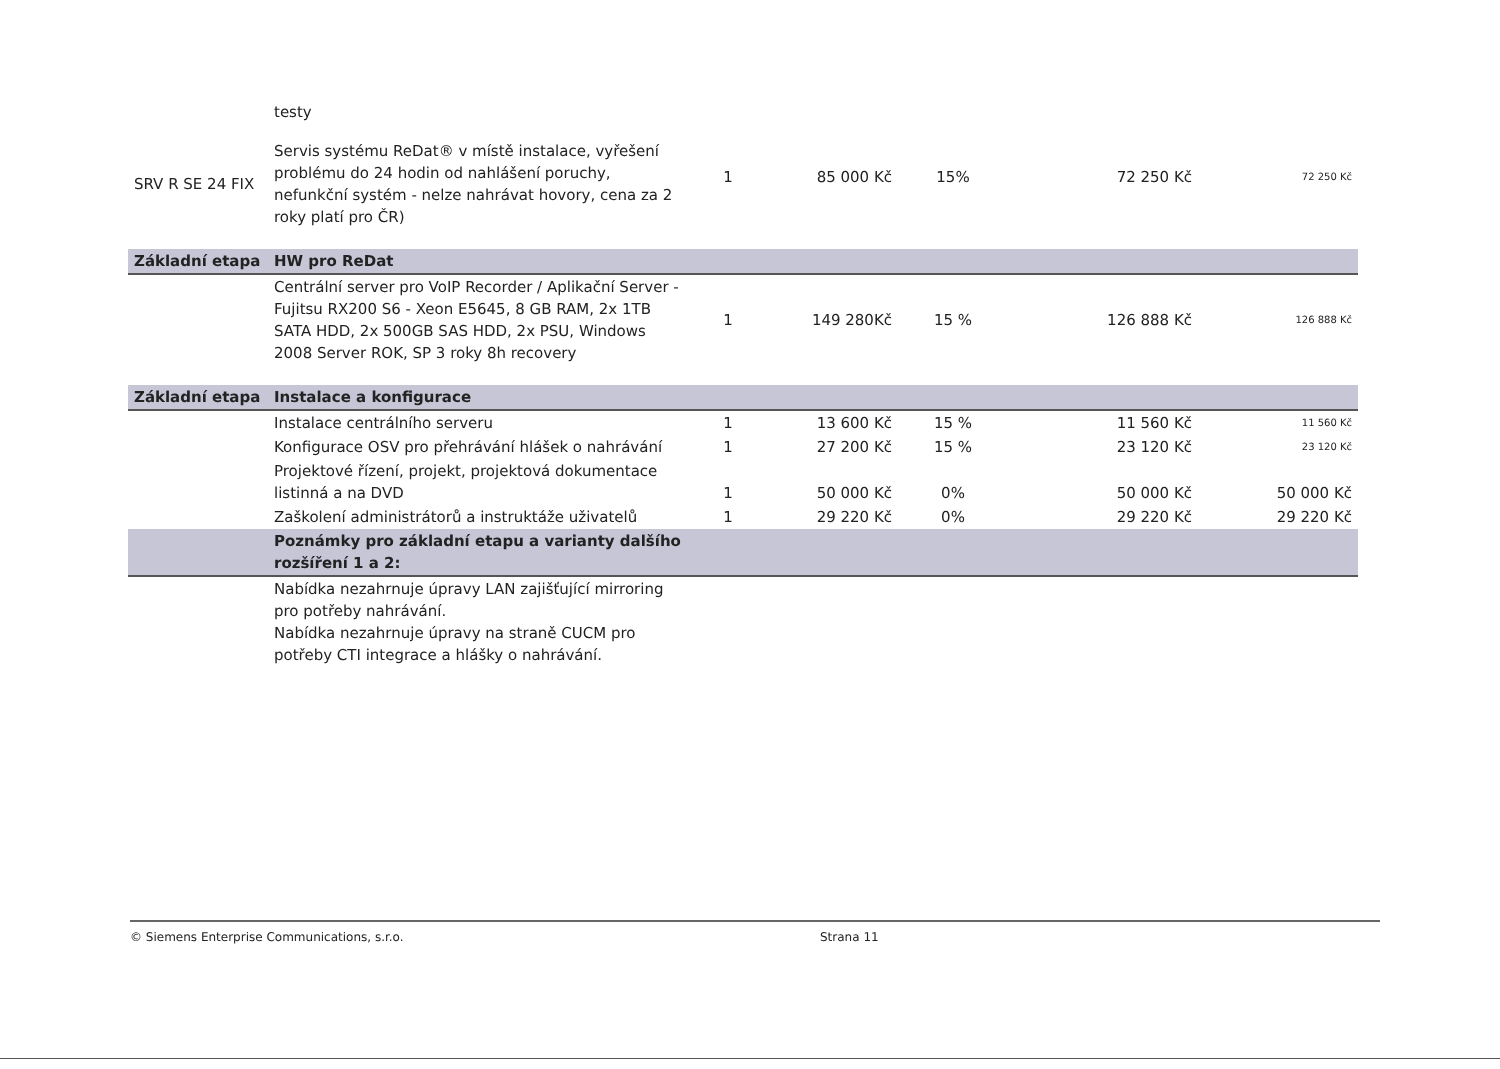| | testy | | | | | |
| SRV R SE 24 FIX | Servis systému ReDat® v místě instalace, vyřešení problému do 24 hodin od nahlášení poruchy, nefunkční systém - nelze nahrávat hovory, cena za 2 roky platí pro ČR) | 1 | 85 000 Kč | 15% | 72 250 Kč | 72 250 Kč |
| Základní etapa | HW pro ReDat | | | | | |
| | Centrální server pro VoIP Recorder / Aplikační Server - Fujitsu RX200 S6 - Xeon E5645, 8 GB RAM, 2x 1TB SATA HDD, 2x 500GB SAS HDD, 2x PSU, Windows 2008 Server ROK, SP 3 roky 8h recovery | 1 | 149 280Kč | 15 % | 126 888 Kč | 126 888 Kč |
| Základní etapa | Instalace a konfigurace | | | | | |
| | Instalace centrálního serveru | 1 | 13 600 Kč | 15 % | 11 560 Kč | 11 560 Kč |
| | Konfigurace OSV pro přehrávání hlášek o nahrávání | 1 | 27 200 Kč | 15 % | 23 120 Kč | 23 120 Kč |
| | Projektové řízení, projekt, projektová dokumentace listinná a na DVD | 1 | 50 000 Kč | 0% | 50 000 Kč | 50 000 Kč |
| | Zaškolení administrátorů a instruktáže uživatelů | 1 | 29 220 Kč | 0% | 29 220 Kč | 29 220 Kč |
| | Poznámky pro základní etapu a varianty dalšího rozšíření 1 a 2: | | | | | |
| | Nabídka nezahrnuje úpravy LAN zajišťující mirroring pro potřeby nahrávání. Nabídka nezahrnuje úpravy na straně CUCM pro potřeby CTI integrace a hlášky o nahrávání. | | | | | |
© Siemens Enterprise Communications, s.r.o. Strana 11